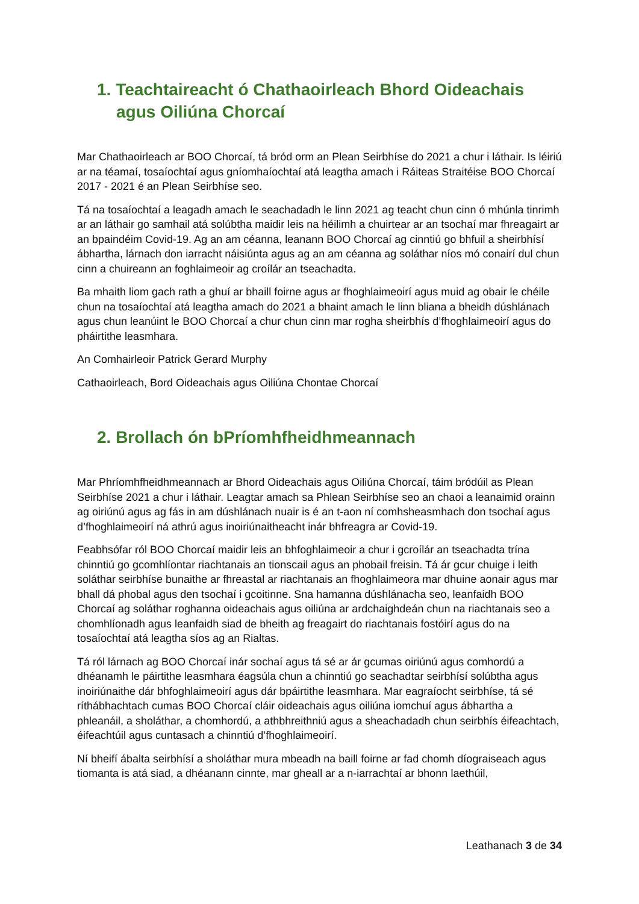1. Teachtaireacht ó Chathaoirleach Bhord Oideachais agus Oiliúna Chorcaí
Mar Chathaoirleach ar BOO Chorcaí, tá bród orm an Plean Seirbhíse do 2021 a chur i láthair. Is léiriú ar na téamaí, tosaíochtaí agus gníomhaíochtaí atá leagtha amach i Ráiteas Straitéise BOO Chorcaí 2017 - 2021 é an Plean Seirbhíse seo.
Tá na tosaíochtaí a leagadh amach le seachadadh le linn 2021 ag teacht chun cinn ó mhúnla tinrimh ar an láthair go samhail atá solúbtha maidir leis na héilimh a chuirtear ar an tsochaí mar fhreagairt ar an bpaindéim Covid-19. Ag an am céanna, leanann BOO Chorcaí ag cinntiú go bhfuil a sheirbhísí ábhartha, lárnach don iarracht náisiúnta agus ag an am céanna ag soláthar níos mó conairí dul chun cinn a chuireann an foghlaimeoir ag croílár an tseachadta.
Ba mhaith liom gach rath a ghuí ar bhaill foirne agus ar fhoghlaimeoirí agus muid ag obair le chéile chun na tosaíochtaí atá leagtha amach do 2021 a bhaint amach le linn bliana a bheidh dúshlánach agus chun leanúint le BOO Chorcaí a chur chun cinn mar rogha sheirbhís d’fhoghlaimeoirí agus do pháirtithe leasmhara.
An Comhairleoir Patrick Gerard Murphy
Cathaoirleach, Bord Oideachais agus Oiliúna Chontae Chorcaí
2. Brollach ón bPríomhfheidhmeannach
Mar Phríomhfheidhmeannach ar Bhord Oideachais agus Oiliúna Chorcaí, táim bródúil as Plean Seirbhíse 2021 a chur i láthair. Leagtar amach sa Phlean Seirbhíse seo an chaoi a leanaimid orainn ag oiriúnú agus ag fás in am dúshlánach nuair is é an t-aon ní comhsheasmhach don tsochaí agus d’fhoghlaimeoirí ná athrú agus inoiriúnaitheacht inár bhfreagra ar Covid-19.
Feabhsófar ról BOO Chorcaí maidir leis an bhfoghlaimeoir a chur i gcroílár an tseachadta trína chinntiú go gcomhlíontar riachtanais an tionscail agus an phobail freisin. Tá ár gcur chuige i leith soláthar seirbhíse bunaithe ar fhreastal ar riachtanais an fhoghlaimeora mar dhuine aonair agus mar bhall dá phobal agus den tsochaí i gcoitinne. Sna hamanna dúshlánacha seo, leanfaidh BOO Chorcaí ag soláthar roghanna oideachais agus oiliúna ar ardchaighdeán chun na riachtanais seo a chomhlíonadh agus leanfaidh siad de bheith ag freagairt do riachtanais fostóirí agus do na tosaíochtaí atá leagtha síos ag an Rialtas.
Tá ról lárnach ag BOO Chorcaí inár sochaí agus tá sé ar ár gcumas oiriúnú agus comhordú a dhéanamh le páirtithe leasmhara éagsúla chun a chinntiú go seachadtar seirbhísí solúbtha agus inoiriúnaithe dár bhfoghlaimeoirí agus dár bpáirtithe leasmhara. Mar eagraíocht seirbhíse, tá sé ríthábhachtach cumas BOO Chorcaí cláir oideachais agus oiliúna iomchuí agus ábhartha a phleanáil, a sholáthar, a chomhordú, a athbhreithniú agus a sheachadadh chun seirbhís éifeachtach, éifeachtúil agus cuntasach a chinntiú d’fhoghlaimeoirí.
Ní bheifí ábalta seirbhísí a sholáthar mura mbeadh na baill foirne ar fad chomh díograiseach agus tiomanta is atá siad, a dhéanann cinnte, mar gheall ar a n-iarrachtaí ar bhonn laethúil,
Leathanach 3 de 34